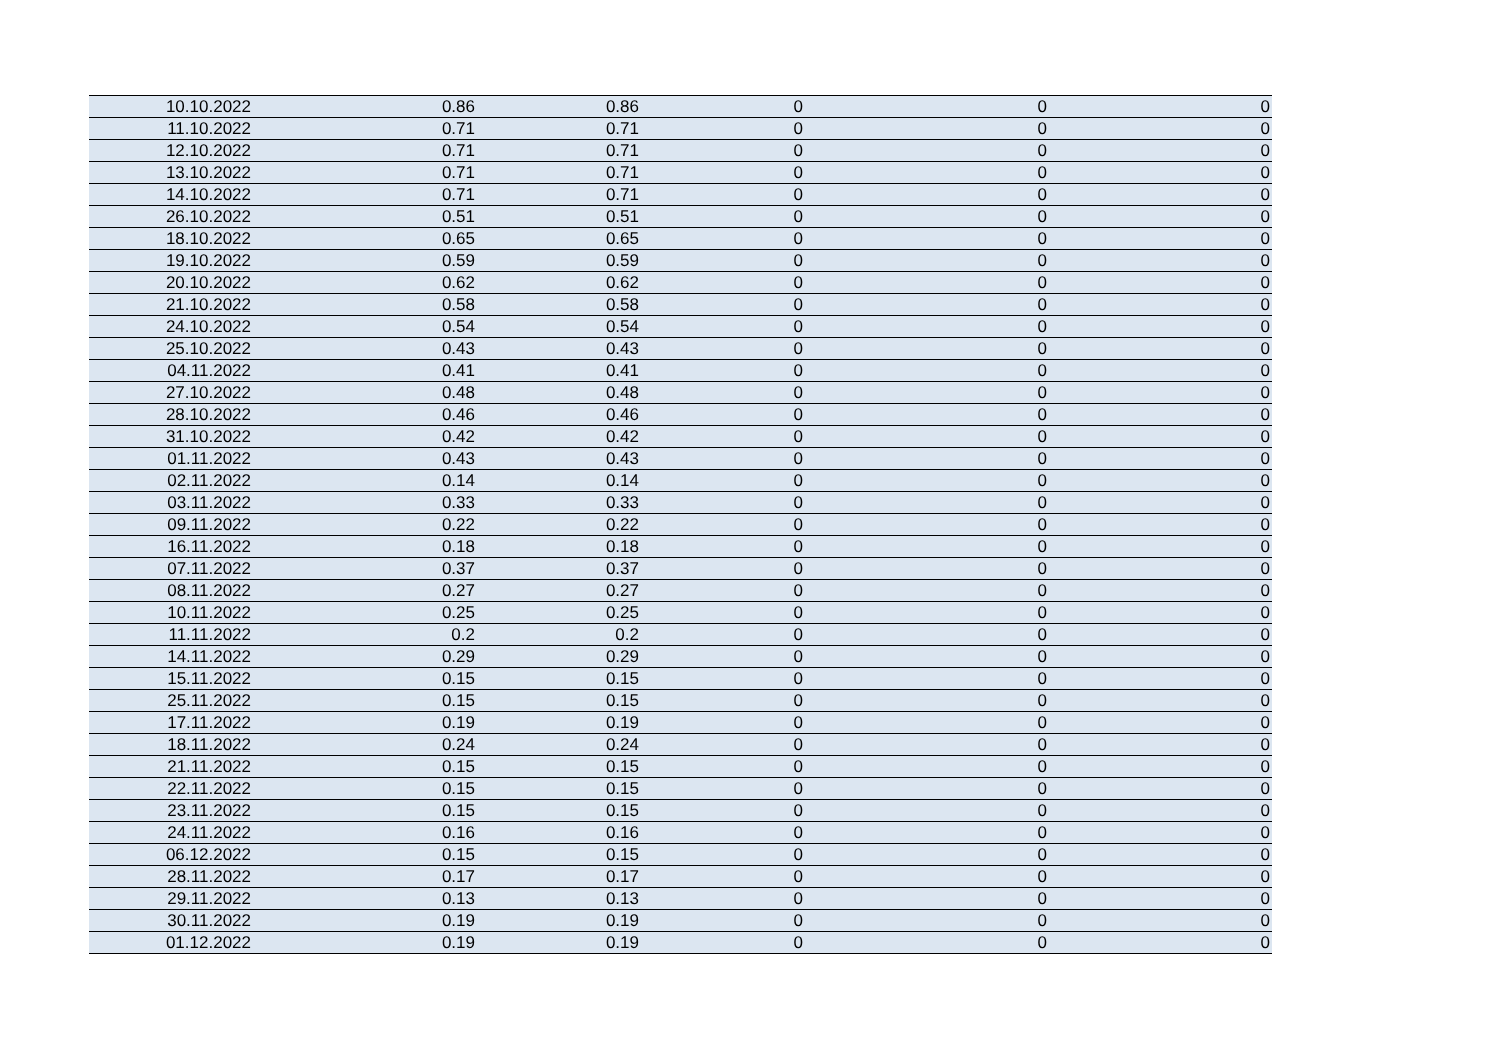| 10.10.2022 | 0.86 | 0.86 | 0 | 0 | 0 |
| 11.10.2022 | 0.71 | 0.71 | 0 | 0 | 0 |
| 12.10.2022 | 0.71 | 0.71 | 0 | 0 | 0 |
| 13.10.2022 | 0.71 | 0.71 | 0 | 0 | 0 |
| 14.10.2022 | 0.71 | 0.71 | 0 | 0 | 0 |
| 26.10.2022 | 0.51 | 0.51 | 0 | 0 | 0 |
| 18.10.2022 | 0.65 | 0.65 | 0 | 0 | 0 |
| 19.10.2022 | 0.59 | 0.59 | 0 | 0 | 0 |
| 20.10.2022 | 0.62 | 0.62 | 0 | 0 | 0 |
| 21.10.2022 | 0.58 | 0.58 | 0 | 0 | 0 |
| 24.10.2022 | 0.54 | 0.54 | 0 | 0 | 0 |
| 25.10.2022 | 0.43 | 0.43 | 0 | 0 | 0 |
| 04.11.2022 | 0.41 | 0.41 | 0 | 0 | 0 |
| 27.10.2022 | 0.48 | 0.48 | 0 | 0 | 0 |
| 28.10.2022 | 0.46 | 0.46 | 0 | 0 | 0 |
| 31.10.2022 | 0.42 | 0.42 | 0 | 0 | 0 |
| 01.11.2022 | 0.43 | 0.43 | 0 | 0 | 0 |
| 02.11.2022 | 0.14 | 0.14 | 0 | 0 | 0 |
| 03.11.2022 | 0.33 | 0.33 | 0 | 0 | 0 |
| 09.11.2022 | 0.22 | 0.22 | 0 | 0 | 0 |
| 16.11.2022 | 0.18 | 0.18 | 0 | 0 | 0 |
| 07.11.2022 | 0.37 | 0.37 | 0 | 0 | 0 |
| 08.11.2022 | 0.27 | 0.27 | 0 | 0 | 0 |
| 10.11.2022 | 0.25 | 0.25 | 0 | 0 | 0 |
| 11.11.2022 | 0.2 | 0.2 | 0 | 0 | 0 |
| 14.11.2022 | 0.29 | 0.29 | 0 | 0 | 0 |
| 15.11.2022 | 0.15 | 0.15 | 0 | 0 | 0 |
| 25.11.2022 | 0.15 | 0.15 | 0 | 0 | 0 |
| 17.11.2022 | 0.19 | 0.19 | 0 | 0 | 0 |
| 18.11.2022 | 0.24 | 0.24 | 0 | 0 | 0 |
| 21.11.2022 | 0.15 | 0.15 | 0 | 0 | 0 |
| 22.11.2022 | 0.15 | 0.15 | 0 | 0 | 0 |
| 23.11.2022 | 0.15 | 0.15 | 0 | 0 | 0 |
| 24.11.2022 | 0.16 | 0.16 | 0 | 0 | 0 |
| 06.12.2022 | 0.15 | 0.15 | 0 | 0 | 0 |
| 28.11.2022 | 0.17 | 0.17 | 0 | 0 | 0 |
| 29.11.2022 | 0.13 | 0.13 | 0 | 0 | 0 |
| 30.11.2022 | 0.19 | 0.19 | 0 | 0 | 0 |
| 01.12.2022 | 0.19 | 0.19 | 0 | 0 | 0 |